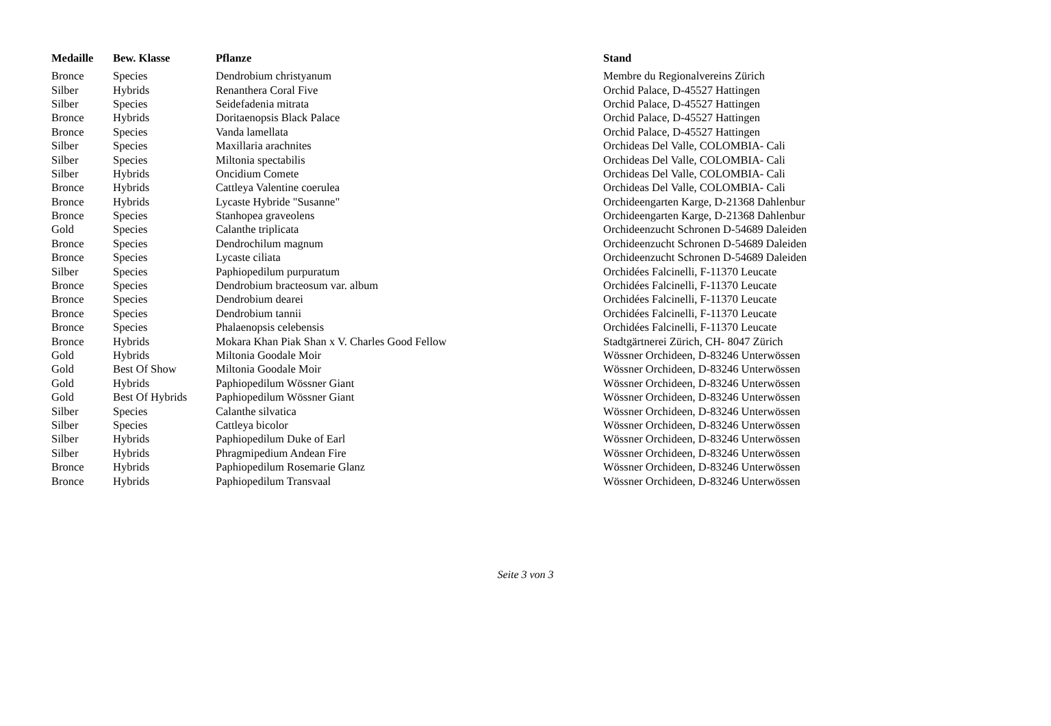| Medaille | Bew. Klasse | Pflanze | Stand |
| --- | --- | --- | --- |
| Bronce | Species | Dendrobium christyanum | Membre du Regionalvereins Zürich |
| Silber | Hybrids | Renanthera Coral Five | Orchid Palace, D-45527 Hattingen |
| Silber | Species | Seidefadenia mitrata | Orchid Palace, D-45527 Hattingen |
| Bronce | Hybrids | Doritaenopsis Black Palace | Orchid Palace, D-45527 Hattingen |
| Bronce | Species | Vanda lamellata | Orchid Palace, D-45527 Hattingen |
| Silber | Species | Maxillaria arachnites | Orchideas Del Valle, COLOMBIA- Cali |
| Silber | Species | Miltonia spectabilis | Orchideas Del Valle, COLOMBIA- Cali |
| Silber | Hybrids | Oncidium Comete | Orchideas Del Valle, COLOMBIA- Cali |
| Bronce | Hybrids | Cattleya Valentine coerulea | Orchideas Del Valle, COLOMBIA- Cali |
| Bronce | Hybrids | Lycaste Hybride "Susanne" | Orchideengarten Karge, D-21368 Dahlenbur |
| Bronce | Species | Stanhopea graveolens | Orchideengarten Karge, D-21368 Dahlenbur |
| Gold | Species | Calanthe triplicata | Orchideenzucht Schronen D-54689 Daleiden |
| Bronce | Species | Dendrochilum magnum | Orchideenzucht Schronen D-54689 Daleiden |
| Bronce | Species | Lycaste ciliata | Orchideenzucht Schronen D-54689 Daleiden |
| Silber | Species | Paphiopedilum purpuratum | Orchidées Falcinelli, F-11370 Leucate |
| Bronce | Species | Dendrobium bracteosum var. album | Orchidées Falcinelli, F-11370 Leucate |
| Bronce | Species | Dendrobium dearei | Orchidées Falcinelli, F-11370 Leucate |
| Bronce | Species | Dendrobium tannii | Orchidées Falcinelli, F-11370 Leucate |
| Bronce | Species | Phalaenopsis celebensis | Orchidées Falcinelli, F-11370 Leucate |
| Bronce | Hybrids | Mokara Khan Piak Shan x V. Charles Good Fellow | Stadtgärtnerei Zürich, CH- 8047 Zürich |
| Gold | Hybrids | Miltonia Goodale Moir | Wössner Orchideen, D-83246 Unterwössen |
| Gold | Best Of Show | Miltonia Goodale Moir | Wössner Orchideen, D-83246 Unterwössen |
| Gold | Hybrids | Paphiopedilum Wössner Giant | Wössner Orchideen, D-83246 Unterwössen |
| Gold | Best Of Hybrids | Paphiopedilum Wössner Giant | Wössner Orchideen, D-83246 Unterwössen |
| Silber | Species | Calanthe silvatica | Wössner Orchideen, D-83246 Unterwössen |
| Silber | Species | Cattleya bicolor | Wössner Orchideen, D-83246 Unterwössen |
| Silber | Hybrids | Paphiopedilum Duke of Earl | Wössner Orchideen, D-83246 Unterwössen |
| Silber | Hybrids | Phragmipedium Andean Fire | Wössner Orchideen, D-83246 Unterwössen |
| Bronce | Hybrids | Paphiopedilum Rosemarie Glanz | Wössner Orchideen, D-83246 Unterwössen |
| Bronce | Hybrids | Paphiopedilum Transvaal | Wössner Orchideen, D-83246 Unterwössen |
Seite 3 von 3